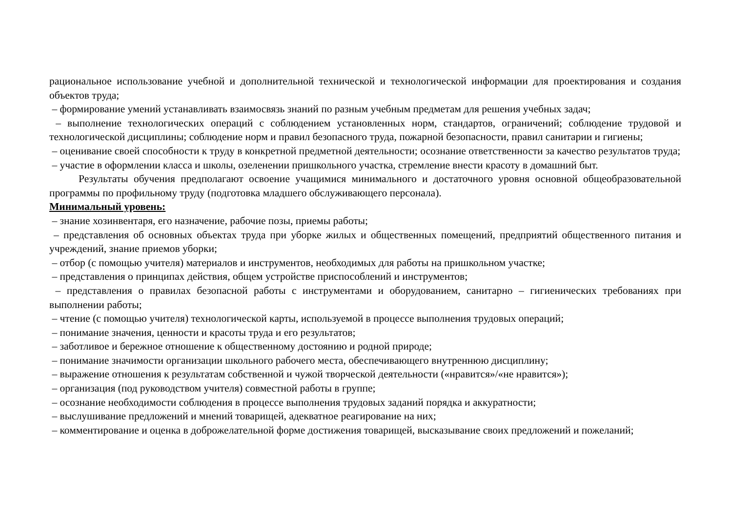рациональное использование учебной и дополнительной технической и технологической информации для проектирования и создания объектов труда;
– формирование умений устанавливать взаимосвязь знаний по разным учебным предметам для решения учебных задач;
– выполнение технологических операций с соблюдением установленных норм, стандартов, ограничений; соблюдение трудовой и технологической дисциплины; соблюдение норм и правил безопасного труда, пожарной безопасности, правил санитарии и гигиены;
– оценивание своей способности к труду в конкретной предметной деятельности; осознание ответственности за качество результатов труда;
– участие в оформлении класса и школы, озеленении пришкольного участка, стремление внести красоту в домашний быт.
Результаты обучения предполагают освоение учащимися минимального и достаточного уровня основной общеобразовательной программы по профильному труду (подготовка младшего обслуживающего персонала).
Минимальный уровень:
– знание хозинвентаря, его назначение, рабочие позы, приемы работы;
– представления об основных объектах труда при уборке жилых и общественных помещений, предприятий общественного питания и учреждений, знание приемов уборки;
– отбор (с помощью учителя) материалов и инструментов, необходимых для работы на пришкольном участке;
– представления о принципах действия, общем устройстве приспособлений и инструментов;
– представления о правилах безопасной работы с инструментами и оборудованием, санитарно – гигиенических требованиях при выполнении работы;
– чтение (с помощью учителя) технологической карты, используемой в процессе выполнения трудовых операций;
– понимание значения, ценности и красоты труда и его результатов;
– заботливое и бережное отношение к общественному достоянию и родной природе;
– понимание значимости организации школьного рабочего места, обеспечивающего внутреннюю дисциплину;
– выражение отношения к результатам собственной и чужой творческой деятельности («нравится»/«не нравится»);
– организация (под руководством учителя) совместной работы в группе;
– осознание необходимости соблюдения в процессе выполнения трудовых заданий порядка и аккуратности;
– выслушивание предложений и мнений товарищей, адекватное реагирование на них;
– комментирование и оценка в доброжелательной форме достижения товарищей, высказывание своих предложений и пожеланий;